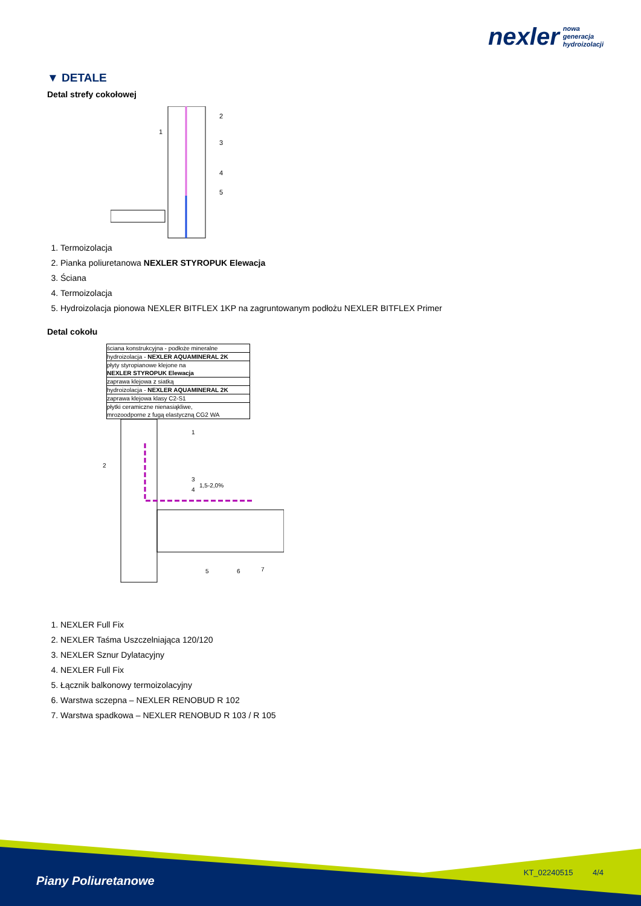nexler nowa
generacja
hydroizolacji
▼ DETALE
Detal strefy cokołowej
1
2
3
4
5
1. Termoizolacja
2. Pianka poliuretanowa NEXLER STYROPUK Elewacja
3. Ściana
4. Termoizolacja
5. Hydroizolacja pionowa NEXLER BITFLEX 1KP na zagruntowanym podłożu NEXLER BITFLEX Primer
Detal cokołu
ściana konstrukcyjna - podłoże mineralne
hydroizolacja - NEXLER AQUAMINERAL 2K
płyty styropianowe klejone na
NEXLER STYROPUK Elewacja
zaprawa klejowa z siatką
hydroizolacja - NEXLER AQUAMINERAL 2K
zaprawa klejowa klasy C2-S1
płytki ceramiczne nienasiąkliwe,
mrozoodporne z fugą elastyczną CG2 WA
1,5-2,0%
1
2
3
4
5
6
7
1. NEXLER Full Fix
2. NEXLER Taśma Uszczelniająca 120/120
3. NEXLER Sznur Dylatacyjny
4. NEXLER Full Fix
5. Łącznik balkonowy termoizolacyjny
6. Warstwa sczepna – NEXLER RENOBUD R 102
7. Warstwa spadkowa – NEXLER RENOBUD R 103 / R 105
Piany Poliuretanowe
KT_02240515 4/4